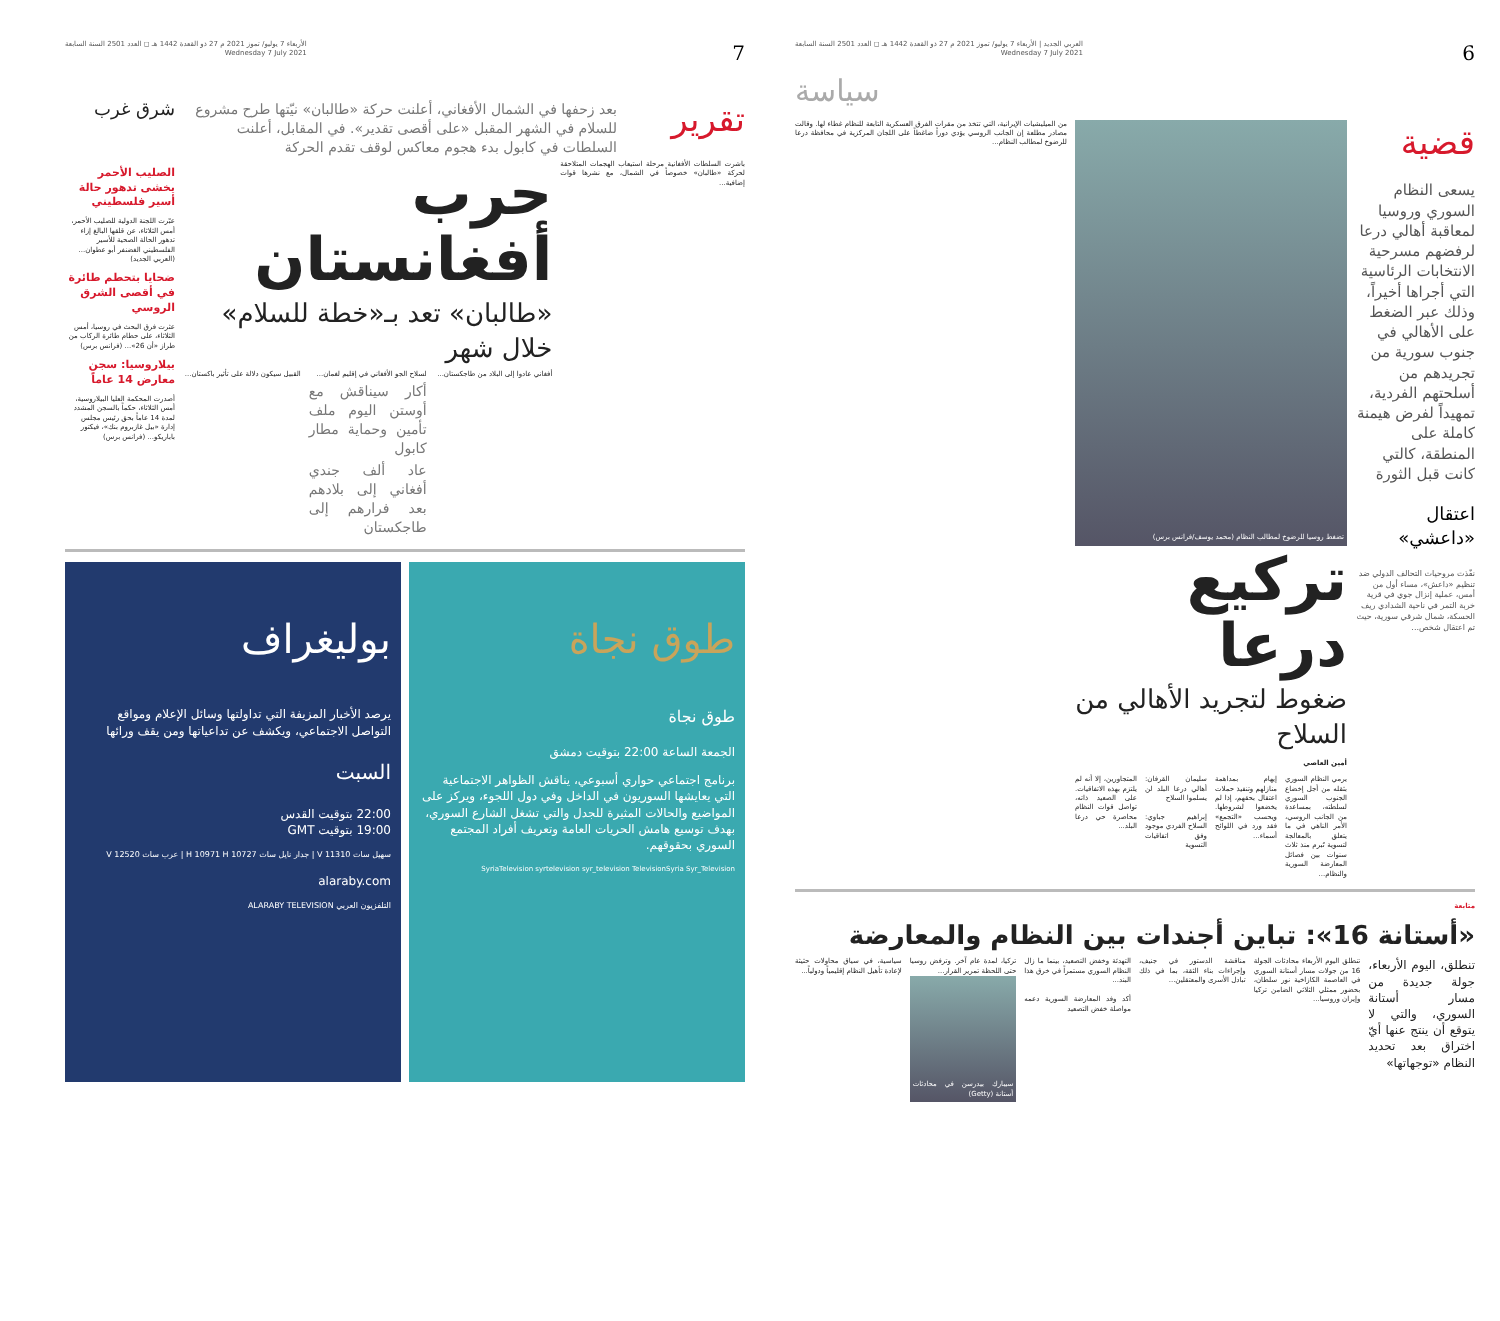6 العربي الجديد | الأربعاء 7 يوليو/ تموز 2021 م 27 ذو القعدة 1442 هـ ◻ العدد 2501 السنة السابعة
Wednesday 7 July 2021
سياسة
قضية
يسعى النظام السوري وروسيا لمعاقبة أهالي درعا لرفضهم مسرحية الانتخابات الرئاسية التي أجراها أخيراً، وذلك عبر الضغط على الأهالي في جنوب سورية من تجريدهم من أسلحتهم الفردية، تمهيداً لفرض هيمنة كاملة على المنطقة، كالتي كانت قبل الثورة
اعتقال «داعشي»
نفّذت مروحيات التحالف الدولي ضد تنظيم «داعش»، مساء أول من أمس، عملية إنزال جوي في قرية خربة التمر في ناحية الشدادي ريف الحسكة، شمال شرقي سورية، حيث تم اعتقال شخص...
تضغط روسيا للرضوخ لمطالب النظام (محمد يوسف/فرانس برس)
تركيع درعا
ضغوط لتجريد الأهالي من السلاح
أمين العاصي
يرمي النظام السوري بثقله من أجل إخضاع الجنوب السوري لسلطته، بمساعدة من الجانب الروسي، الأمر الناهي في ما يتعلق بالمعالجة لتسوية تُبرم منذ ثلاث سنوات بين فصائل المعارضة السورية والنظام...
إيهام بمداهمة منازلهم وتنفيذ حملات اعتقال بحقهم، إذا لم يخضعوا لشروطها. ويحسب «التجمع» فقد ورد في اللوائح أسماء...
سليمان القرفان: أهالي درعا البلد لن يسلموا السلاح
إبراهيم جباوي: السلاح الفردي موجود وفق اتفاقيات التسوية
المتجاورين، إلا أنه لم يلتزم بهذه الاتفاقيات. على الصعيد ذاته، تواصل قوات النظام محاصرة حي درعا البلد...
من الميليشيات الإيرانية، التي تتخذ من مقرات الفرق العسكرية التابعة للنظام غطاء لها. وقالت مصادر مطلعة إن الجانب الروسي يؤدي دوراً ضاغطاً على اللجان المركزية في محافظة درعا للرضوخ لمطالب النظام...
متابعة
«أستانة 16»: تباين أجندات بين النظام والمعارضة
تنطلق، اليوم الأربعاء، جولة جديدة من مسار أستانة السوري، والتي لا يتوقع أن ينتج عنها أيّ اختراق بعد تحديد النظام «توجهاتها»
تنطلق اليوم الأربعاء محادثات الجولة 16 من جولات مسار أستانة السوري في العاصمة الكازاخية نور سلطان، بحضور ممثلي الثلاثي الضامن تركيا وإيران وروسيا...
مناقشة الدستور في جنيف، وإجراءات بناء الثقة، بما في ذلك تبادل الأسرى والمعتقلين...
التهدئة وخفض التصعيد، بينما ما زال النظام السوري مستمراً في خرق هذا البند...
أكد وفد المعارضة السورية دعمه مواصلة خفض التصعيد
تركيا، لمدة عام آخر. وترفض روسيا حتى اللحظة تمرير القرار...
سيبارك بيدرسن في محادثات أستانة (Getty)
سياسية، في سياق محاولات حثيثة لإعادة تأهيل النظام إقليمياً ودولياً...
7 الأربعاء 7 يوليو/ تموز 2021 م 27 ذو القعدة 1442 هـ ◻ العدد 2501 السنة السابعة
Wednesday 7 July 2021
تقرير
بعد زحفها في الشمال الأفغاني، أعلنت حركة «طالبان» نيّتها طرح مشروع للسلام في الشهر المقبل «على أقصى تقدير». في المقابل، أعلنت السلطات في كابول بدء هجوم معاكس لوقف تقدم الحركة
شرق غرب
باشرت السلطات الأفغانية مرحلة استيعاب الهجمات المتلاحقة لحركة «طالبان» خصوصاً في الشمال، مع نشرها قوات إضافية...
حرب أفغانستان
«طالبان» تعد بـ«خطة للسلام» خلال شهر
أفغاني عادوا إلى البلاد من طاجكستان...
لسلاح الجو الأفغاني في إقليم لغمان...
أكار سيناقش مع أوستن اليوم ملف تأمين وحماية مطار كابول
عاد ألف جندي أفغاني إلى بلادهم بعد فرارهم إلى طاجكستان
القبيل سيكون دلالة على تأثير باكستان...
الصليب الأحمر يخشى تدهور حالة أسير فلسطيني
عبّرت اللجنة الدولية للصليب الأحمر، أمس الثلاثاء، عن قلقها البالغ إزاء تدهور الحالة الصحية للأسير الفلسطيني الغضنفر أبو عطوان... (العربي الجديد)
ضحايا بتحطم طائرة في أقصى الشرق الروسي
عثرت فرق البحث في روسيا، أمس الثلاثاء، على حطام طائرة الركاب من طراز «أن 26»... (فرانس برس)
بيلاروسيا: سجن معارض 14 عاماً
أصدرت المحكمة العليا البيلاروسية، أمس الثلاثاء، حكماً بالسجن المشدد لمدة 14 عاماً بحق رئيس مجلس إدارة «بيل غازبروم بنك»، فيكتور باباريكو... (فرانس برس)
طوق نجاة
طوق نجاة
الجمعة الساعة 22:00 بتوقيت دمشق
برنامج اجتماعي حواري أسبوعي، يناقش الظواهر الاجتماعية التي يعايشها السوريون في الداخل وفي دول اللجوء، ويركز على المواضيع والحالات المثيرة للجدل والتي تشغل الشارع السوري، بهدف توسيع هامش الحريات العامة وتعريف أفراد المجتمع السوري بحقوقهم.
SyriaTelevision syrtelevision syr_television TelevisionSyria Syr_Television
بوليغراف
يرصد الأخبار المزيفة التي تداولتها وسائل الإعلام ومواقع التواصل الاجتماعي، ويكشف عن تداعياتها ومن يقف ورائها
السبت
22:00 بتوقيت القدس
19:00 بتوقيت GMT
سهيل سات 11310 V | جدار نايل سات 10727 H 10971 H | عرب سات 12520 V
alaraby.com
التلفزيون العربي ALARABY TELEVISION